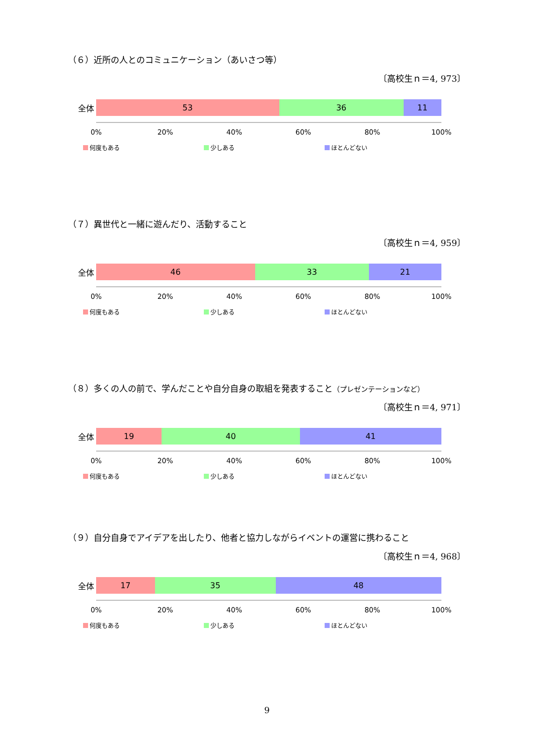（６）近所の人とのコミュニケーション（あいさつ等）
〔高校生ｎ＝4, 973〕
全体
53 36 11
0% 20% 40% 60% 80% 100%
何度もある 少しある ほとんどない
（７）異世代と一緒に遊んだり、活動すること
〔高校生ｎ＝4, 959〕
全体
46 33 21
0% 20% 40% 60% 80% 100%
何度もある 少しある ほとんどない
（８）多くの人の前で、学んだことや自分自身の取組を発表すること（プレゼンテーションなど）
〔高校生ｎ＝4, 971〕
全体
19 40 41
0% 20% 40% 60% 80% 100%
何度もある 少しある ほとんどない
（９）自分自身でアイデアを出したり、他者と協力しながらイベントの運営に携わること
〔高校生ｎ＝4, 968〕
全体
17 35 48
0% 20% 40% 60% 80% 100%
何度もある 少しある ほとんどない
9